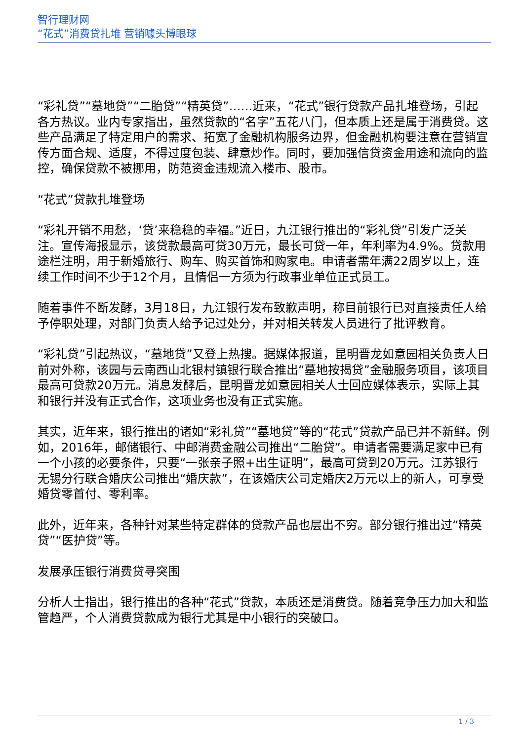智行理财网
“花式”消费贷扎堆 营销噱头博眼球
“彩礼贷”“墓地贷”“二胎贷”“精英贷”……近来，“花式”银行贷款产品扎堆登场，引起各方热议。业内专家指出，虽然贷款的“名字”五花八门，但本质上还是属于消费贷。这些产品满足了特定用户的需求、拓宽了金融机构服务边界，但金融机构要注意在营销宣传方面合规、适度，不得过度包装、肆意炒作。同时，要加强信贷资金用途和流向的监控，确保贷款不被挪用，防范资金违规流入楼市、股市。
“花式”贷款扎堆登场
“彩礼开销不用愁，‘贷’来稳稳的幸福。”近日，九江银行推出的“彩礼贷”引发广泛关注。宣传海报显示，该贷款最高可贷30万元，最长可贷一年，年利率为4.9%。贷款用途栏注明，用于新婚旅行、购车、购买首饰和购家电。申请者需年满22周岁以上，连续工作时间不少于12个月，且情侣一方须为行政事业单位正式员工。
随着事件不断发酵，3月18日，九江银行发布致歉声明，称目前银行已对直接责任人给予停职处理，对部门负责人给予记过处分，并对相关转发人员进行了批评教育。
“彩礼贷”引起热议，“墓地贷”又登上热搜。据媒体报道，昆明晋龙如意园相关负责人日前对外称，该园与云南西山北银村镇银行联合推出“墓地按揭贷”金融服务项目，该项目最高可贷款20万元。消息发酵后，昆明晋龙如意园相关人士回应媒体表示，实际上其和银行并没有正式合作，这项业务也没有正式实施。
其实，近年来，银行推出的诸如“彩礼贷”“墓地贷”等的“花式”贷款产品已并不新鲜。例如，2016年，邮储银行、中邮消费金融公司推出“二胎贷”。申请者需要满足家中已有一个小孩的必要条件，只要“一张亲子照+出生证明”，最高可贷到20万元。江苏银行无锡分行联合婚庆公司推出“婚庆款”，在该婚庆公司定婚庆2万元以上的新人，可享受婚贷零首付、零利率。
此外，近年来，各种针对某些特定群体的贷款产品也层出不穷。部分银行推出过“精英贷”“医护贷”等。
发展承压银行消费贷寻突围
分析人士指出，银行推出的各种“花式”贷款，本质还是消费贷。随着竞争压力加大和监管趋严，个人消费贷款成为银行尤其是中小银行的突破口。
1 / 3